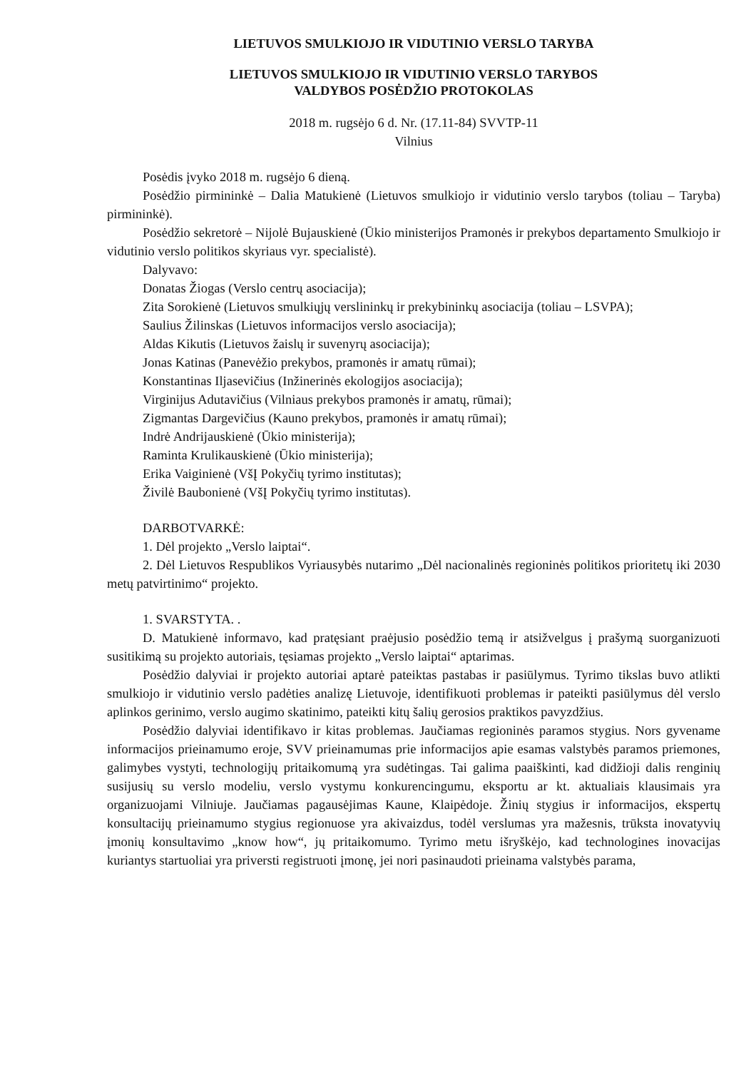LIETUVOS SMULKIOJO IR VIDUTINIO VERSLO TARYBA
LIETUVOS SMULKIOJO IR VIDUTINIO VERSLO TARYBOS
VALDYBOS POSĖDŽIO PROTOKOLAS
2018 m. rugsėjo 6 d. Nr. (17.11-84) SVVTP-11
Vilnius
Posėdis įvyko 2018 m. rugsėjo 6 dieną.
Posėdžio pirmininkė – Dalia Matukienė (Lietuvos smulkiojo ir vidutinio verslo tarybos (toliau – Taryba) pirmininkė).
Posėdžio sekretorė – Nijolė Bujauskienė (Ūkio ministerijos Pramonės ir prekybos departamento Smulkiojo ir vidutinio verslo politikos skyriaus vyr. specialistė).
Dalyvavo:
Donatas Žiogas (Verslo centrų asociacija);
Zita Sorokienė (Lietuvos smulkiųjų verslininkų ir prekybininkų asociacija (toliau – LSVPA);
Saulius Žilinskas (Lietuvos informacijos verslo asociacija);
Aldas Kikutis (Lietuvos žaislų ir suvenyrų asociacija);
Jonas Katinas (Panevėžio prekybos, pramonės ir amatų rūmai);
Konstantinas Iljasevičius (Inžinerinės ekologijos asociacija);
Virginijus Adutavičius (Vilniaus prekybos pramonės ir amatų, rūmai);
Zigmantas Dargevičius (Kauno prekybos, pramonės ir amatų rūmai);
Indrė Andrijauskienė (Ūkio ministerija);
Raminta Krulikauskienė (Ūkio ministerija);
Erika Vaiginienė (VšĮ Pokyčių tyrimo institutas);
Živilė Baubonienė (VšĮ Pokyčių tyrimo institutas).
DARBOTVARKĖ:
1. Dėl projekto „Verslo laiptai“.
2. Dėl Lietuvos Respublikos Vyriausybės nutarimo „Dėl nacionalinės regioninės politikos prioritetų iki 2030 metų patvirtinimo“ projekto.
1. SVARSTYTA. .
D. Matukienė informavo, kad pratęsiant praėjusio posėdžio temą ir atsižvelgus į prašymą suorganizuoti susitikimą su projekto autoriais, tęsiamas projekto „Verslo laiptai“ aptarimas.
Posėdžio dalyviai ir projekto autoriai aptarė pateiktas pastabas ir pasiūlymus. Tyrimo tikslas buvo atlikti smulkiojo ir vidutinio verslo padėties analizę Lietuvoje, identifikuoti problemas ir pateikti pasiūlymus dėl verslo aplinkos gerinimo, verslo augimo skatinimo, pateikti kitų šalių gerosios praktikos pavyzdžius.
Posėdžio dalyviai identifikavo ir kitas problemas. Jaučiamas regioninės paramos stygius. Nors gyvename informacijos prieinamumo eroje, SVV prieinamumas prie informacijos apie esamas valstybės paramos priemones, galimybes vystyti, technologijų pritaikomumą yra sudėtingas. Tai galima paaiškinti, kad didžioji dalis renginių susijusių su verslo modeliu, verslo vystymu konkurencingumu, eksportu ar kt. aktualiais klausimais yra organizuojami Vilniuje. Jaučiamas pagausėjimas Kaune, Klaipėdoje. Žinių stygius ir informacijos, ekspertų konsultacijų prieinamumo stygius regionuose yra akivaizdus, todėl verslumas yra mažesnis, trūksta inovatyvių įmonių konsultavimo „know how“, jų pritaikomumo. Tyrimo metu išryškėjo, kad technologines inovacijas kuriantys startuoliai yra priversti registruoti įmonę, jei nori pasinaudoti prieinama valstybės parama,